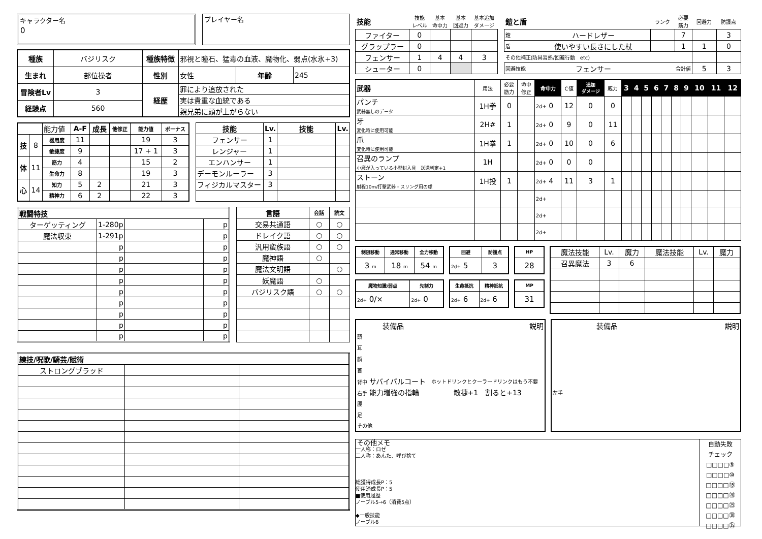キャラクター名
0
プレイヤー名
| 種族 | バジリスク | 種族特徴 | 邪視と瞳石、猛毒の血液、魔物化、弱点(水氷+3) | | |
| 生まれ | 部位操者 | 性別 | 女性 | 年齢 | 245 |
| 冒険者Lv | 3 | 経歴 | 罪により追放された | | |
| | | | 実は貴重な血統である | | |
| 経験点 | 560 | | | | |
| | | | 親兄弟に頭が上がらない | | |
| | | 能力値 | A-F | 成長 | 他修正 | 能力値 | ボーナス |
| 技 | 8 | 器用度 | 11 | | | 19 | 3 |
| | | 敏捷度 | 9 | | | 17 + 1 | 3 |
| 体 | 11 | 筋力 | 4 | | | 15 | 2 |
| | | 生命力 | 8 | | | 19 | 3 |
| 心 | 14 | 知力 | 5 | 2 | | 21 | 3 |
| | | 精神力 | 6 | 2 | | 22 | 3 |
| 技能 | Lv. | 技能 | Lv. |
| --- | --- | --- | --- |
| フェンサー | 1 | | |
| レンジャー | 1 | | |
| エンハンサー | 1 | | |
| デーモンルーラー | 3 | | |
| フィジカルマスター | 3 | | |
| 戦闘特技 | | | |
| --- | --- | --- | --- |
| ターゲッティング | 1-280p | | p |
| 魔法収束 | 1-291p | | p |
| | p | | p |
| | p | | p |
| | p | | p |
| | p | | p |
| | p | | p |
| | p | | p |
| | p | | p |
| | p | | p |
| | p | | p |
| 言語 | 会話 | 読文 |
| --- | --- | --- |
| 交易共通語 | ○ | ○ |
| ドレイク語 | ○ | ○ |
| 汎用蛮族語 | ○ | ○ |
| 魔神語 | ○ | |
| 魔法文明語 | | ○ |
| 妖魔語 | ○ | |
| バジリスク語 | ○ | ○ |
| 練技/呪歌/騎芸/賦術 | | |
| --- | --- | --- |
| ストロングブラッド | | |
| 技能 | 技能 レベル | 基本 命中力 | 基本 回避力 | 基本追加 ダメージ |
| ファイター | 0 | | | |
| グラップラー | 0 | | | |
| フェンサー | 1 | 4 | 4 | 3 |
| シューター | 0 | | | |
| 鎧と盾 | | ランク | 必要 筋力 | 回避力 | 防護点 |
| 鎧 | ハードレザー | | 7 | | 3 |
| 盾 | 使いやすい長さにした杖 | | 1 | 1 | 0 |
| その他補正(防具習熟/回避行動 etc) | | | | | |
| 回避技能 | フェンサー | 合計値 | | 5 | 3 |
| 武器 | 用法 | 必要 筋力 | 命中 修正 | 命中力 | C値 | 追加 ダメージ | 威力 | 3 | 4 | 5 | 6 | 7 | 8 | 9 | 10 | 11 | 12 |
| パンチ 武器無しのデータ | 1H拳 | 0 | | 2d+ 0 | 12 | 0 | 0 | | | | | | | | | | |
| 牙 変化時に使用可能 | 2H# | 1 | | 2d+ 0 | 9 | 0 | 11 | | | | | | | | | | |
| 爪 変化時に使用可能 | 1H拳 | 1 | | 2d+ 0 | 10 | 0 | 6 | | | | | | | | | | |
| 召異のランプ 小魔が入っている小型封入具 送還判定+1 | 1H | | | 2d+ 0 | 0 | 0 | | | | | | | | | | | |
| ストーン 射程10m/打撃武器・スリング用の球 | 1H投 | 1 | | 2d+ 4 | 11 | 3 | 1 | | | | | | | | | | |
| | | | | 2d+ | | | | | | | | | | | | | |
| | | | | 2d+ | | | | | | | | | | | | | |
| | | | | 2d+ | | | | | | | | | | | | | |
| 制限移動 | 通常移動 | 全力移動 |
| --- | --- | --- |
| 3 m | 18 m | 54 m |
| 魔物知識/弱点 | 先制力 |
| --- | --- |
| 2d+ 0/× | 2d+ 0 |
| 回避 | 防護点 |
| --- | --- |
| 2d+ 5 | 3 |
| 生命抵抗 | 精神抵抗 |
| --- | --- |
| 2d+ 6 | 2d+ 6 |
| HP |
| --- |
| 28 |
| MP |
| --- |
| 31 |
| 魔法技能 | Lv. | 魔力 | 魔法技能 | Lv. | 魔力 |
| 召異魔法 | 3 | 6 | | | |
| 装備品 | 説明 |
| 頭 | |
| 耳 | |
| 顔 | |
| 首 | |
| 背中 サバイバルコート | ホットドリンクとクーラードリンクはもう不要 |
| 右手 能力増強の指輪 | 敏捷+1 割ると+13 |
| 腰 | |
| 足 | |
| その他 | |
| 装備品 | 説明 |
| 左手 | |
その他メモ
一人称：ロゼ
二人称：あんた、呼び捨て
総獲得成長P：5
使用済成長P：5
■使用履歴
ノーブル5→6（消費5点）
◆一般技能
ノーブル6
自動失敗
チェック
□□□□⑤
□□□□⑩
□□□□⑮
□□□□⑳
□□□□㉕
□□□□㉚
□□□□㉟